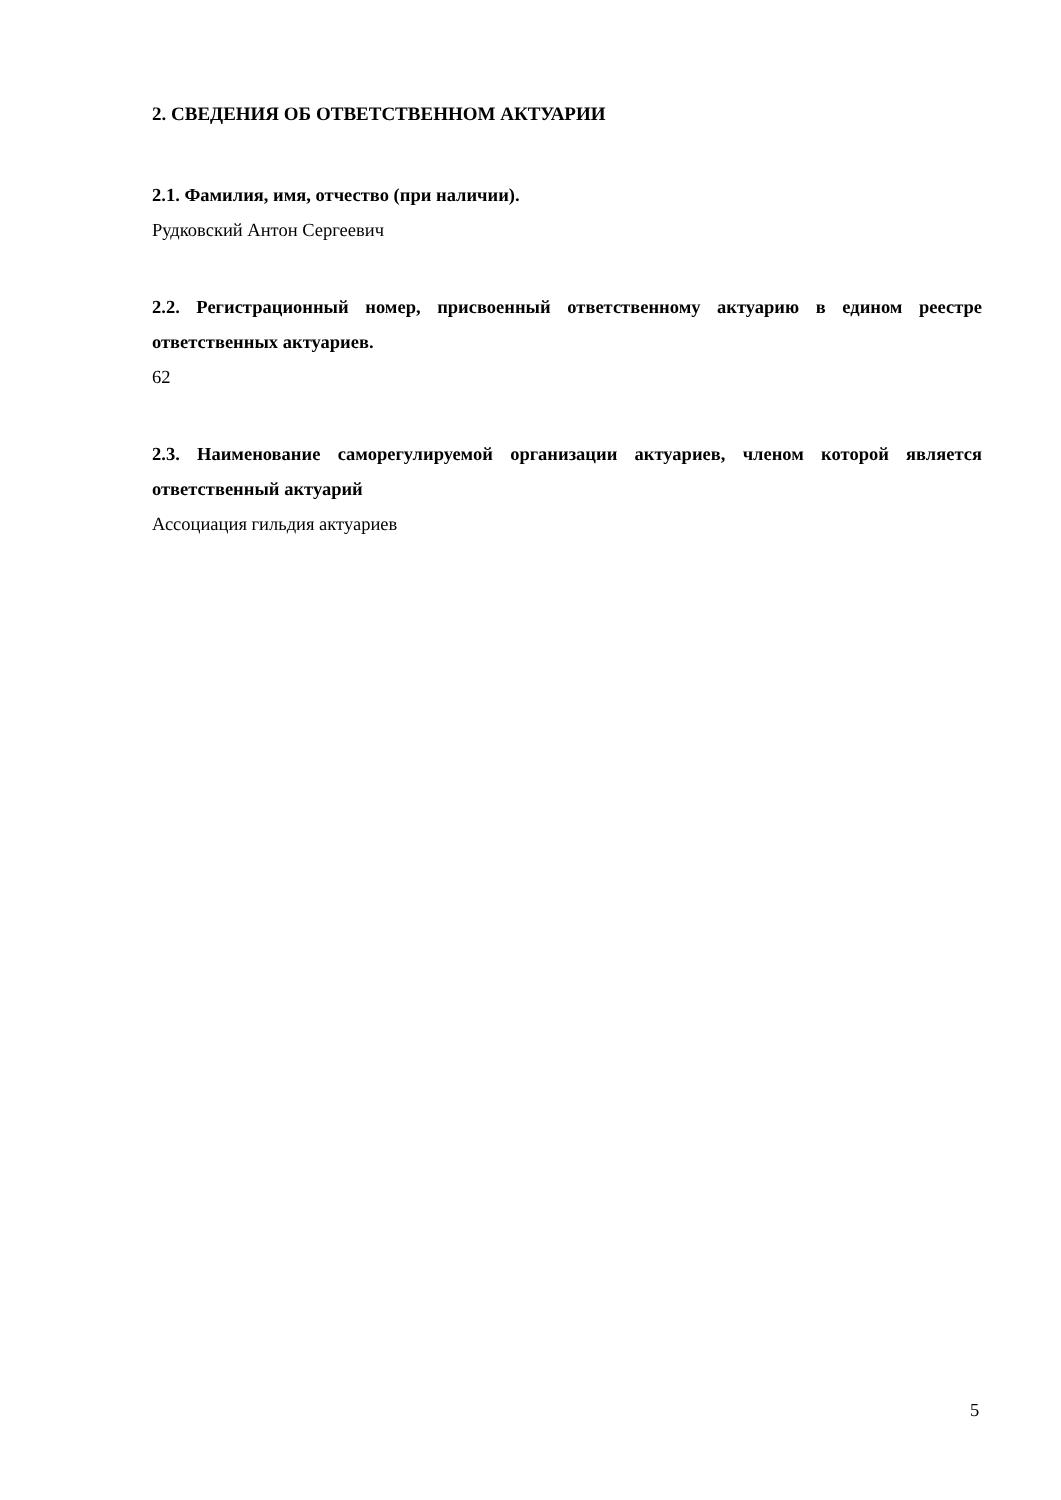2. СВЕДЕНИЯ ОБ ОТВЕТСТВЕННОМ АКТУАРИИ
2.1. Фамилия, имя, отчество (при наличии).
Рудковский Антон Сергеевич
2.2. Регистрационный номер, присвоенный ответственному актуарию в едином реестре ответственных актуариев.
62
2.3. Наименование саморегулируемой организации актуариев, членом которой является ответственный актуарий
Ассоциация гильдия актуариев
5